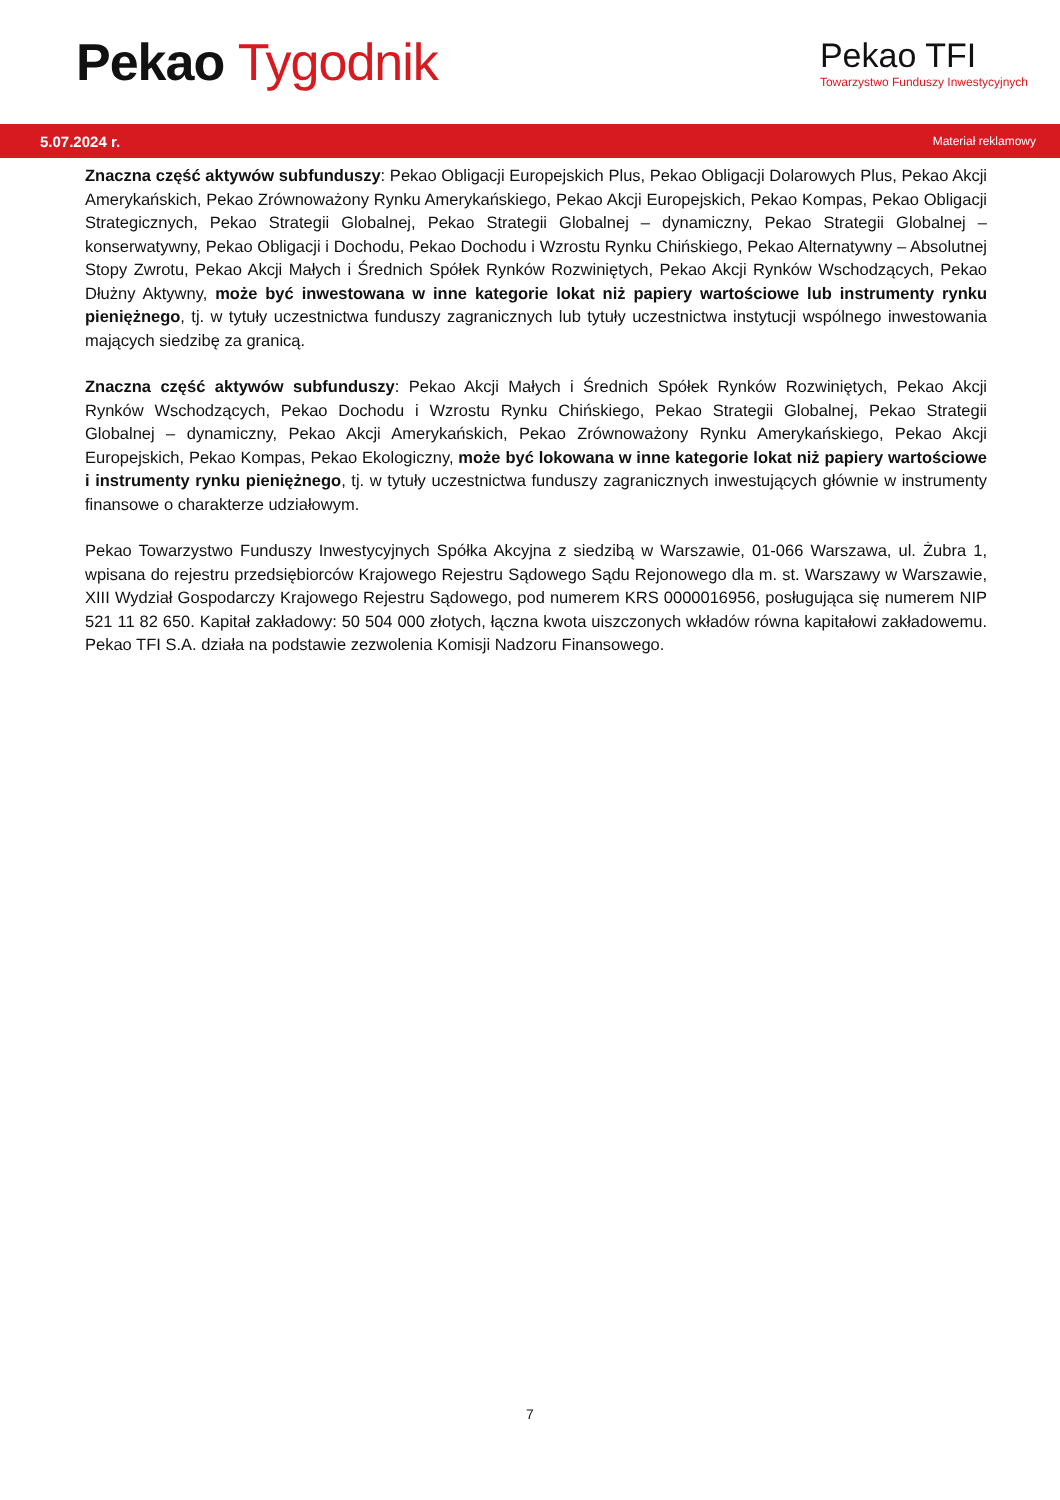Pekao Tygodnik
Pekao TFI
Towarzystwo Funduszy Inwestycyjnych
5.07.2024 r. Materiał reklamowy
Znaczna część aktywów subfunduszy: Pekao Obligacji Europejskich Plus, Pekao Obligacji Dolarowych Plus, Pekao Akcji Amerykańskich, Pekao Zrównoważony Rynku Amerykańskiego, Pekao Akcji Europejskich, Pekao Kompas, Pekao Obligacji Strategicznych, Pekao Strategii Globalnej, Pekao Strategii Globalnej – dynamiczny, Pekao Strategii Globalnej – konserwatywny, Pekao Obligacji i Dochodu, Pekao Dochodu i Wzrostu Rynku Chińskiego, Pekao Alternatywny – Absolutnej Stopy Zwrotu, Pekao Akcji Małych i Średnich Spółek Rynków Rozwiniętych, Pekao Akcji Rynków Wschodzących, Pekao Dłużny Aktywny, może być inwestowana w inne kategorie lokat niż papiery wartościowe lub instrumenty rynku pieniężnego, tj. w tytuły uczestnictwa funduszy zagranicznych lub tytuły uczestnictwa instytucji wspólnego inwestowania mających siedzibę za granicą.
Znaczna część aktywów subfunduszy: Pekao Akcji Małych i Średnich Spółek Rynków Rozwiniętych, Pekao Akcji Rynków Wschodzących, Pekao Dochodu i Wzrostu Rynku Chińskiego, Pekao Strategii Globalnej, Pekao Strategii Globalnej – dynamiczny, Pekao Akcji Amerykańskich, Pekao Zrównoważony Rynku Amerykańskiego, Pekao Akcji Europejskich, Pekao Kompas, Pekao Ekologiczny, może być lokowana w inne kategorie lokat niż papiery wartościowe i instrumenty rynku pieniężnego, tj. w tytuły uczestnictwa funduszy zagranicznych inwestujących głównie w instrumenty finansowe o charakterze udziałowym.
Pekao Towarzystwo Funduszy Inwestycyjnych Spółka Akcyjna z siedzibą w Warszawie, 01-066 Warszawa, ul. Żubra 1, wpisana do rejestru przedsiębiorców Krajowego Rejestru Sądowego Sądu Rejonowego dla m. st. Warszawy w Warszawie, XIII Wydział Gospodarczy Krajowego Rejestru Sądowego, pod numerem KRS 0000016956, posługująca się numerem NIP 521 11 82 650. Kapitał zakładowy: 50 504 000 złotych, łączna kwota uiszczonych wkładów równa kapitałowi zakładowemu. Pekao TFI S.A. działa na podstawie zezwolenia Komisji Nadzoru Finansowego.
7